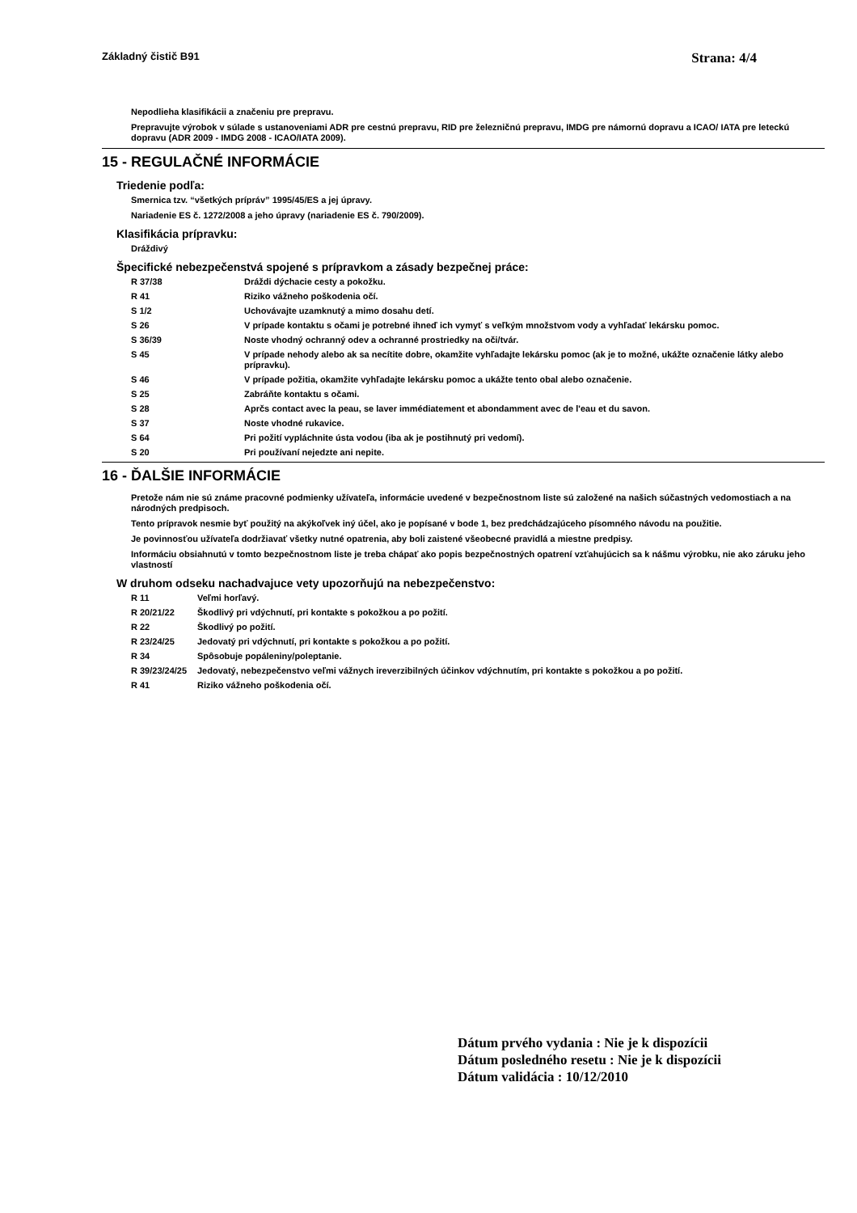Základný čistič B91 Strana: 4/4
Nepodlieha klasifikácii a značeniu pre prepravu.
Prepravujte výrobok v súlade s ustanoveniami ADR pre cestnú prepravu, RID pre železničnú prepravu, IMDG pre námornú dopravu a ICAO/ IATA pre leteckú dopravu (ADR 2009 - IMDG 2008 - ICAO/IATA 2009).
15 - REGULAČNÉ INFORMÁCIE
Triedenie podľa:
Smernica tzv. “všetkých prípráv” 1995/45/ES a jej úpravy.
Nariadenie ES č. 1272/2008 a jeho úpravy (nariadenie ES č. 790/2009).
Klasifikácia prípravku:
Dráždivý
Špecifické nebezpečenstvá spojené s prípravkom a zásady bezpečnej práce:
| R 37/38 | Dráždi dýchacie cesty a pokožku. |
| R 41 | Riziko vážneho poškodenia očí. |
| S 1/2 | Uchovávajte uzamknutý a mimo dosahu detí. |
| S 26 | V prípade kontaktu s očami je potrebné ihneď ich vymyť s veľkým množstvom vody a vyhľadať lekársku pomoc. |
| S 36/39 | Noste vhodný ochranný odev a ochranné prostriedky na oči/tvár. |
| S 45 | V prípade nehody alebo ak sa necítite dobre, okamžite vyhľadajte lekársku pomoc (ak je to možné, ukážte označenie látky alebo prípravku). |
| S 46 | V prípade požitia, okamžite vyhľadajte lekársku pomoc a ukážte tento obal alebo označenie. |
| S 25 | Zabráňte kontaktu s očami. |
| S 28 | Aprčs contact avec la peau, se laver immédiatement et abondamment avec de l'eau et du savon. |
| S 37 | Noste vhodné rukavice. |
| S 64 | Pri požití vypláchnite ústa vodou (iba ak je postihnutý pri vedomí). |
| S 20 | Pri používaní nejedzte ani nepite. |
16 - ĎALŠIE INFORMÁCIE
Pretože nám nie sú známe pracovné podmienky užívateľa, informácie uvedené v bezpečnostnom liste sú založené na našich súčastných vedomostiach a na národných predpisoch.
Tento prípravok nesmie byť použitý na akýkoľvek iný účel, ako je popísané v bode 1, bez predchádzajúceho písomného návodu na použitie.
Je povinnosťou užívateľa dodržiavať všetky nutné opatrenia, aby boli zaistené všeobecné pravidlá a miestne predpisy.
Informáciu obsiahnutú v tomto bezpečnostnom liste je treba chápať ako popis bezpečnostných opatrení vzťahujúcich sa k nášmu výrobku, nie ako záruku jeho vlastností
W druhom odseku nachadvajuce vety upozorňujú na nebezpečenstvo:
| R 11 | Veľmi horľavý. |
| R 20/21/22 | Škodlivý pri vdýchnutí, pri kontakte s pokožkou a po požití. |
| R 22 | Škodlivý po požití. |
| R 23/24/25 | Jedovatý pri vdýchnutí, pri kontakte s pokožkou a po požití. |
| R 34 | Spôsobuje popáleniny/poleptanie. |
| R 39/23/24/25 | Jedovatý, nebezpečenstvo veľmi vážnych ireverzibilných účinkov vdýchnutím, pri kontakte s pokožkou a po požití. |
| R 41 | Riziko vážneho poškodenia očí. |
Dátum prvého vydania : Nie je k dispozícii
Dátum posledného resetu : Nie je k dispozícii
Dátum validácia : 10/12/2010